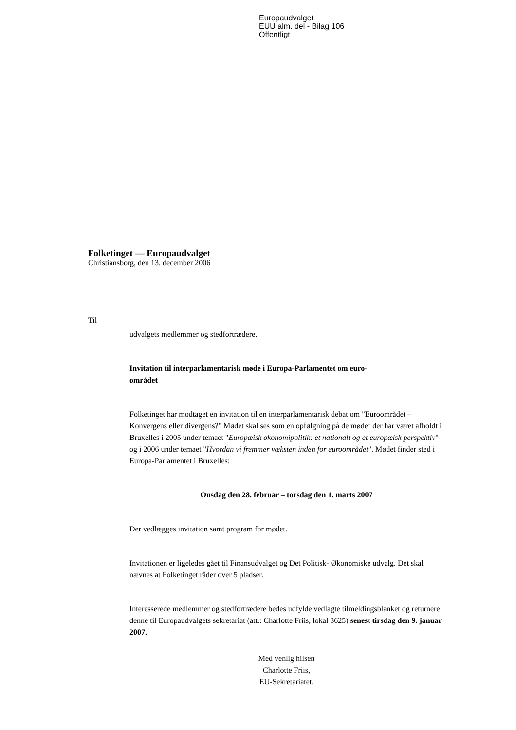Europaudvalget
EUU alm. del - Bilag 106
Offentligt
Folketinget — Europaudvalget
Christiansborg, den 13. december 2006
Til
udvalgets medlemmer og stedfortrædere.
Invitation til interparlamentarisk møde i Europa-Parlamentet om euro-
området
Folketinget har modtaget en invitation til en interparlamentarisk debat om "Euroområdet – Konvergens eller divergens?" Mødet skal ses som en opfølgning på de møder der har været afholdt i Bruxelles i 2005 under temaet "Europæisk økonomipolitik: et nationalt og et europæisk perspektiv" og i 2006 under temaet "Hvordan vi fremmer væksten inden for euroområdet". Mødet finder sted i Europa-Parlamentet i Bruxelles:
Onsdag den 28. februar – torsdag den 1. marts 2007
Der vedlægges invitation samt program for mødet.
Invitationen er ligeledes gået til Finansudvalget og Det Politisk- Økonomiske udvalg. Det skal nævnes at Folketinget råder over 5 pladser.
Interesserede medlemmer og stedfortrædere bedes udfylde vedlagte tilmeldingsblanket og returnere denne til Europaudvalgets sekretariat (att.: Charlotte Friis, lokal 3625) senest tirsdag den 9. januar 2007.
Med venlig hilsen
Charlotte Friis,
EU-Sekretariatet.